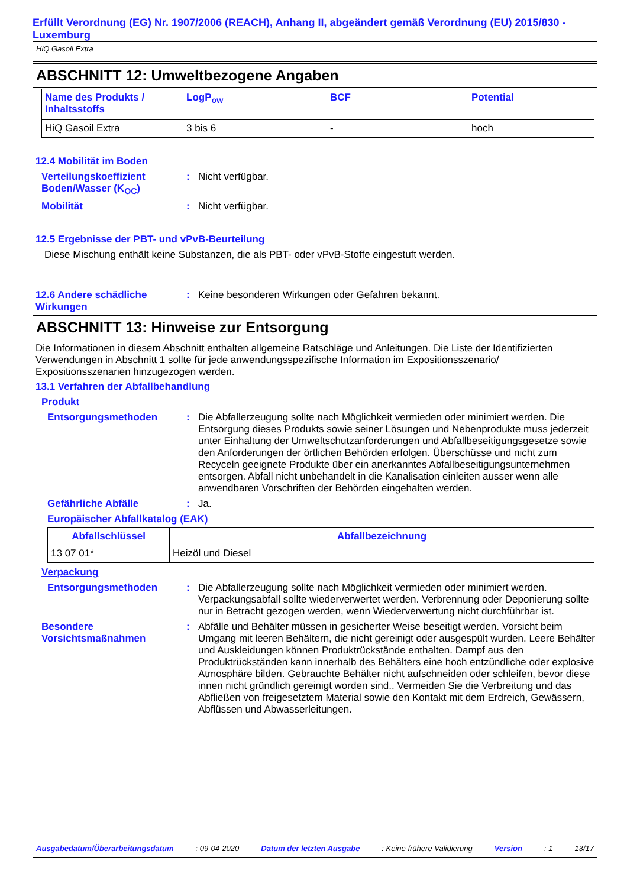Erfüllt Verordnung (EG) Nr. 1907/2006 (REACH), Anhang II, abgeändert gemäß Verordnung (EU) 2015/830 - Luxemburg
HiQ Gasoil Extra
ABSCHNITT 12: Umweltbezogene Angaben
| Name des Produkts / Inhaltsstoffs | LogP<sub>ow</sub> | BCF | Potential |
| --- | --- | --- | --- |
| HiQ Gasoil Extra | 3 bis 6 | - | hoch |
12.4 Mobilität im Boden
Verteilungskoeffizient Boden/Wasser (K<sub>OC</sub>)
: Nicht verfügbar.
Mobilität : Nicht verfügbar.
12.5 Ergebnisse der PBT- und vPvB-Beurteilung
Diese Mischung enthält keine Substanzen, die als PBT- oder vPvB-Stoffe eingestuft werden.
12.6 Andere schädliche Wirkungen
: Keine besonderen Wirkungen oder Gefahren bekannt.
ABSCHNITT 13: Hinweise zur Entsorgung
Die Informationen in diesem Abschnitt enthalten allgemeine Ratschläge und Anleitungen. Die Liste der Identifizierten Verwendungen in Abschnitt 1 sollte für jede anwendungsspezifische Information im Expositionsszenario/ Expositionsszenarien hinzugezogen werden.
13.1 Verfahren der Abfallbehandlung
Produkt
Entsorgungsmethoden : Die Abfallerzeugung sollte nach Möglichkeit vermieden oder minimiert werden. Die Entsorgung dieses Produkts sowie seiner Lösungen und Nebenprodukte muss jederzeit unter Einhaltung der Umweltschutzanforderungen und Abfallbeseitigungsgesetze sowie den Anforderungen der örtlichen Behörden erfolgen. Überschüsse und nicht zum Recyceln geeignete Produkte über ein anerkanntes Abfallbeseitigungsunternehmen entsorgen. Abfall nicht unbehandelt in die Kanalisation einleiten ausser wenn alle anwendbaren Vorschriften der Behörden eingehalten werden.
Gefährliche Abfälle : Ja.
Europäischer Abfallkatalog (EAK)
| Abfallschlüssel | Abfallbezeichnung |
| --- | --- |
| 13 07 01* | Heizöl und Diesel |
Verpackung
Entsorgungsmethoden : Die Abfallerzeugung sollte nach Möglichkeit vermieden oder minimiert werden. Verpackungsabfall sollte wiederverwertet werden. Verbrennung oder Deponierung sollte nur in Betracht gezogen werden, wenn Wiederverwertung nicht durchführbar ist.
Besondere Vorsichtsmaßnahmen
: Abfälle und Behälter müssen in gesicherter Weise beseitigt werden. Vorsicht beim Umgang mit leeren Behältern, die nicht gereinigt oder ausgespült wurden. Leere Behälter und Auskleidungen können Produktrückstände enthalten. Dampf aus den Produktrückständen kann innerhalb des Behälters eine hoch entzündliche oder explosive Atmosphäre bilden. Gebrauchte Behälter nicht aufschneiden oder schleifen, bevor diese innen nicht gründlich gereinigt worden sind.. Vermeiden Sie die Verbreitung und das Abfließen von freigesetztem Material sowie den Kontakt mit dem Erdreich, Gewässern, Abflüssen und Abwasserleitungen.
Ausgabedatum/Überarbeitungsdatum : 09-04-2020 Datum der letzten Ausgabe : Keine frühere Validierung Version : 1 13/17